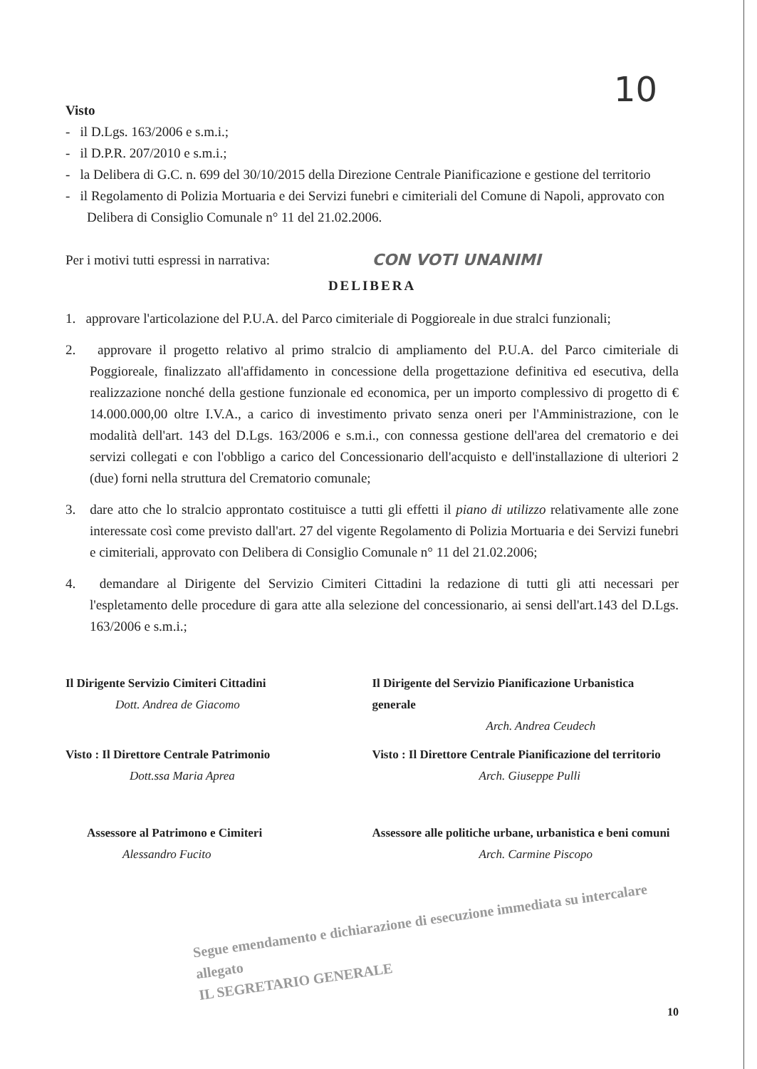10
Visto
- il D.Lgs. 163/2006 e s.m.i.;
- il D.P.R. 207/2010 e s.m.i.;
- la Delibera di G.C. n. 699 del 30/10/2015 della Direzione Centrale Pianificazione e gestione del territorio
- il Regolamento di Polizia Mortuaria e dei Servizi funebri e cimiteriali del Comune di Napoli, approvato con Delibera di Consiglio Comunale n° 11 del 21.02.2006.
Per i motivi tutti espressi in narrativa:
CON VOTI UNANIMI
DELIBERA
1. approvare l'articolazione del P.U.A. del Parco cimiteriale di Poggioreale in due stralci funzionali;
2. approvare il progetto relativo al primo stralcio di ampliamento del P.U.A. del Parco cimiteriale di Poggioreale, finalizzato all'affidamento in concessione della progettazione definitiva ed esecutiva, della realizzazione nonché della gestione funzionale ed economica, per un importo complessivo di progetto di € 14.000.000,00 oltre I.V.A., a carico di investimento privato senza oneri per l'Amministrazione, con le modalità dell'art. 143 del D.Lgs. 163/2006 e s.m.i., con connessa gestione dell'area del crematorio e dei servizi collegati e con l'obbligo a carico del Concessionario dell'acquisto e dell'installazione di ulteriori 2 (due) forni nella struttura del Crematorio comunale;
3. dare atto che lo stralcio approntato costituisce a tutti gli effetti il piano di utilizzo relativamente alle zone interessate così come previsto dall'art. 27 del vigente Regolamento di Polizia Mortuaria e dei Servizi funebri e cimiteriali, approvato con Delibera di Consiglio Comunale n° 11 del 21.02.2006;
4. demandare al Dirigente del Servizio Cimiteri Cittadini la redazione di tutti gli atti necessari per l'espletamento delle procedure di gara atte alla selezione del concessionario, ai sensi dell'art.143 del D.Lgs. 163/2006 e s.m.i.;
Il Dirigente Servizio Cimiteri Cittadini
Dott. Andrea de Giacomo
Il Dirigente del Servizio Pianificazione Urbanistica generale
Arch. Andrea Ceudech
Visto : Il Direttore Centrale Patrimonio
Dott.ssa Maria Aprea
Visto : Il Direttore Centrale Pianificazione del territorio
Arch. Giuseppe Pulli
Assessore al Patrimono e Cimiteri
Alessandro Fucito
Assessore alle politiche urbane, urbanistica e beni comuni
Arch. Carmine Piscopo
Segue emendamento e dichiarazione di esecuzione immediata su intercalare allegato
IL SEGRETARIO GENERALE
10